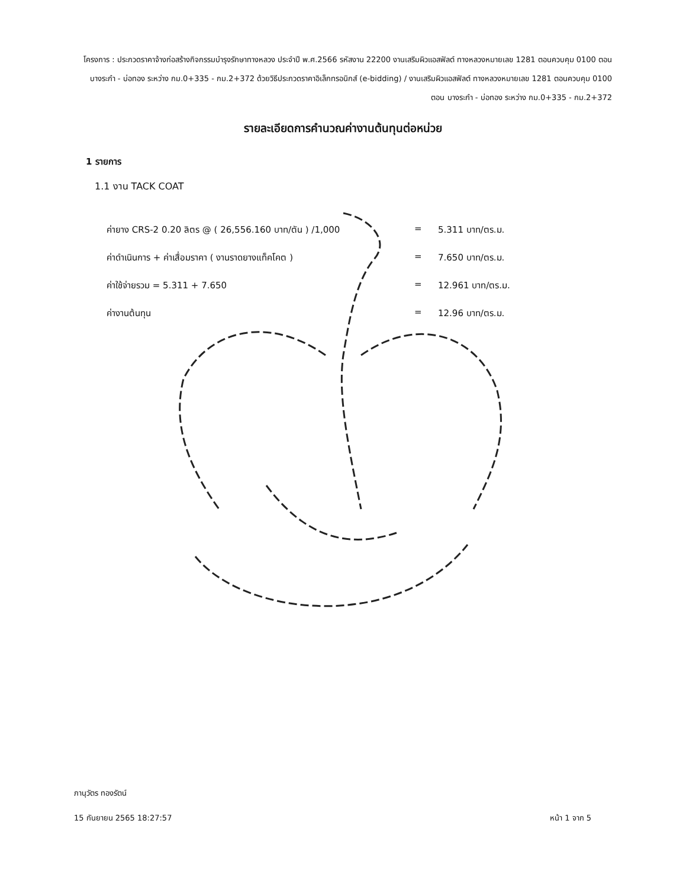โครงการ : ประกวดราคาจ้างก่อสร้างกิจกรรมบำรุงรักษาทางหลวง ประจำปี พ.ศ.2566 รหัสงาน 22200 งานเสริมผิวแอสฟัลต์ ทางหลวงหมายเลข 1281 ตอนควบคุม 0100 ตอน บางระกำ - บ่อทอง ระหว่าง กม.0+335 - กม.2+372 ด้วยวิธีประกวดราคาอิเล็กทรอนิกส์ (e-bidding) / งานเสริมผิวแอสฟัลต์ ทางหลวงหมายเลข 1281 ตอนควบคุม 0100 ตอน บางระกำ - บ่อทอง ระหว่าง กม.0+335 - กม.2+372
รายละเอียดการคำนวณค่างานต้นทุนต่อหน่วย
1 รายการ
1.1 งาน TACK COAT
ค่ายาง CRS-2 0.20 ลิตร @ ( 26,556.160 บาท/ตัน ) /1,000 = 5.311 บาท/ตร.ม.
ค่าดำเนินการ + ค่าเสื่อมราคา ( งานราดยางแท็คโคต ) = 7.650 บาท/ตร.ม.
ค่าใช้จ่ายรวม = 5.311 + 7.650 = 12.961 บาท/ตร.ม.
ค่างานต้นทุน = 12.96 บาท/ตร.ม.
ภานุวัตร ทองรัตน์
15 กันยายน 2565 18:27:57 หน้า 1 จาก 5